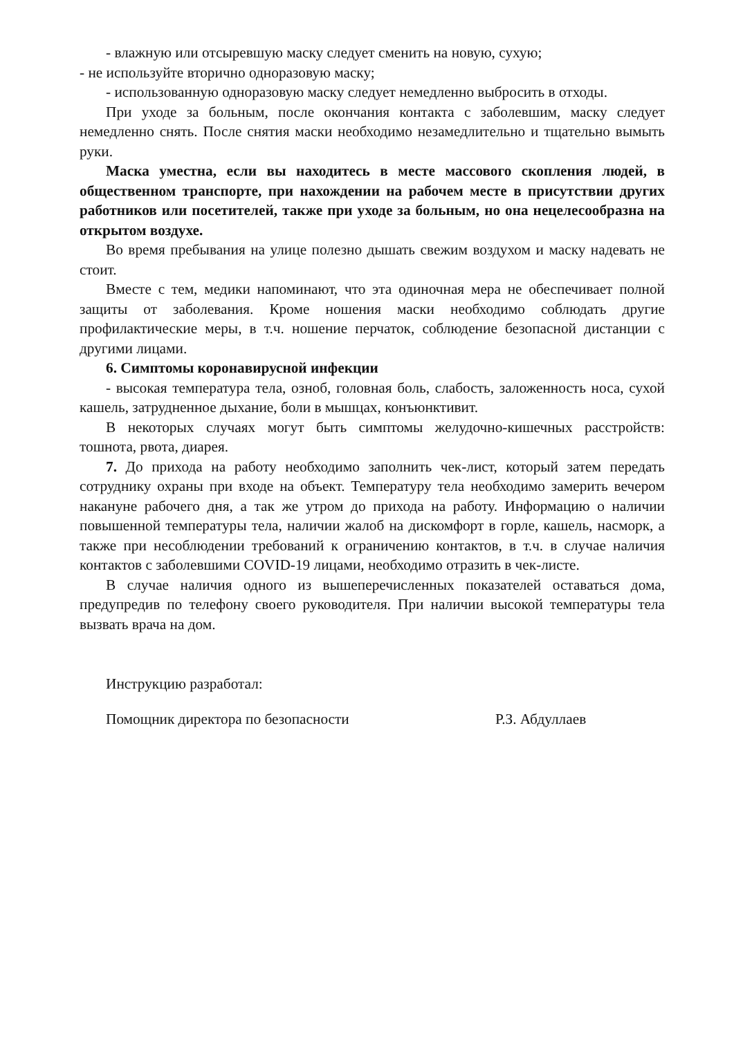- влажную или отсыревшую маску следует сменить на новую, сухую;
- не используйте вторично одноразовую маску;
- использованную одноразовую маску следует немедленно выбросить в отходы.
При уходе за больным, после окончания контакта с заболевшим, маску следует немедленно снять. После снятия маски необходимо незамедлительно и тщательно вымыть руки.
Маска уместна, если вы находитесь в месте массового скопления людей, в общественном транспорте, при нахождении на рабочем месте в присутствии других работников или посетителей, также при уходе за больным, но она нецелесообразна на открытом воздухе.
Во время пребывания на улице полезно дышать свежим воздухом и маску надевать не стоит.
Вместе с тем, медики напоминают, что эта одиночная мера не обеспечивает полной защиты от заболевания. Кроме ношения маски необходимо соблюдать другие профилактические меры, в т.ч. ношение перчаток, соблюдение безопасной дистанции с другими лицами.
6. Симптомы коронавирусной инфекции
- высокая температура тела, озноб, головная боль, слабость, заложенность носа, сухой кашель, затрудненное дыхание, боли в мышцах, конъюнктивит.
В некоторых случаях могут быть симптомы желудочно-кишечных расстройств: тошнота, рвота, диарея.
7. До прихода на работу необходимо заполнить чек-лист, который затем передать сотруднику охраны при входе на объект. Температуру тела необходимо замерить вечером накануне рабочего дня, а так же утром до прихода на работу. Информацию о наличии повышенной температуры тела, наличии жалоб на дискомфорт в горле, кашель, насморк, а также при несоблюдении требований к ограничению контактов, в т.ч. в случае наличия контактов с заболевшими COVID-19 лицами, необходимо отразить в чек-листе.
В случае наличия одного из вышеперечисленных показателей оставаться дома, предупредив по телефону своего руководителя. При наличии высокой температуры тела вызвать врача на дом.
Инструкцию разработал:
Помощник директора по безопасности Р.З. Абдуллаев